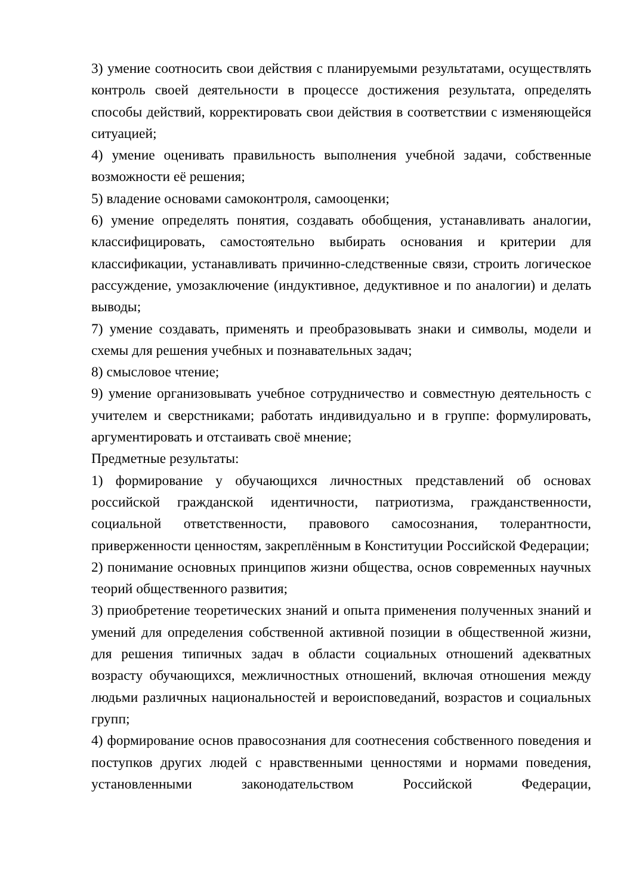3) умение соотносить свои действия с планируемыми результатами, осуществлять контроль своей деятельности в процессе достижения результата, определять способы действий, корректировать свои действия в соответствии с изменяющейся ситуацией;
4) умение оценивать правильность выполнения учебной задачи, собственные возможности её решения;
5) владение основами самоконтроля, самооценки;
6) умение определять понятия, создавать обобщения, устанавливать аналогии, классифицировать, самостоятельно выбирать основания и критерии для классификации, устанавливать причинно-следственные связи, строить логическое рассуждение, умозаключение (индуктивное, дедуктивное и по аналогии) и делать выводы;
7) умение создавать, применять и преобразовывать знаки и символы, модели и схемы для решения учебных и познавательных задач;
8) смысловое чтение;
9) умение организовывать учебное сотрудничество и совместную деятельность с учителем и сверстниками; работать индивидуально и в группе: формулировать, аргументировать и отстаивать своё мнение;
Предметные результаты:
1) формирование у обучающихся личностных представлений об основах российской гражданской идентичности, патриотизма, гражданственности, социальной ответственности, правового самосознания, толерантности, приверженности ценностям, закреплённым в Конституции Российской Федерации;
2) понимание основных принципов жизни общества, основ современных научных теорий общественного развития;
3) приобретение теоретических знаний и опыта применения полученных знаний и умений для определения собственной активной позиции в общественной жизни, для решения типичных задач в области социальных отношений адекватных возрасту обучающихся, межличностных отношений, включая отношения между людьми различных национальностей и вероисповеданий, возрастов и социальных групп;
4) формирование основ правосознания для соотнесения собственного поведения и поступков других людей с нравственными ценностями и нормами поведения, установленными законодательством Российской Федерации,